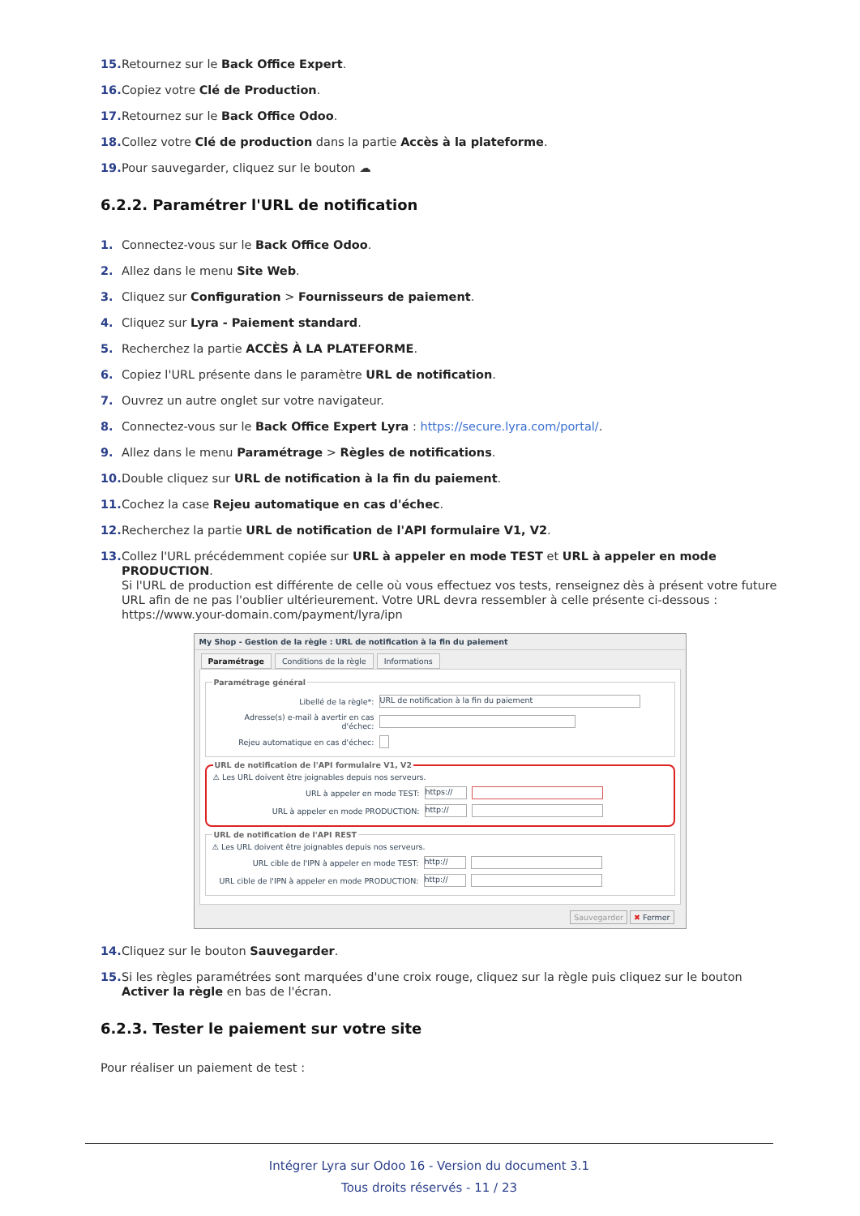15. Retournez sur le Back Office Expert.
16. Copiez votre Clé de Production.
17. Retournez sur le Back Office Odoo.
18. Collez votre Clé de production dans la partie Accès à la plateforme.
19. Pour sauvegarder, cliquez sur le bouton ☁
6.2.2. Paramétrer l'URL de notification
1. Connectez-vous sur le Back Office Odoo.
2. Allez dans le menu Site Web.
3. Cliquez sur Configuration > Fournisseurs de paiement.
4. Cliquez sur Lyra - Paiement standard.
5. Recherchez la partie ACCÈS À LA PLATEFORME.
6. Copiez l'URL présente dans le paramètre URL de notification.
7. Ouvrez un autre onglet sur votre navigateur.
8. Connectez-vous sur le Back Office Expert Lyra : https://secure.lyra.com/portal/.
9. Allez dans le menu Paramétrage > Règles de notifications.
10. Double cliquez sur URL de notification à la fin du paiement.
11. Cochez la case Rejeu automatique en cas d'échec.
12. Recherchez la partie URL de notification de l'API formulaire V1, V2.
13. Collez l'URL précédemment copiée sur URL à appeler en mode TEST et URL à appeler en mode PRODUCTION.
Si l'URL de production est différente de celle où vous effectuez vos tests, renseignez dès à présent votre future URL afin de ne pas l'oublier ultérieurement. Votre URL devra ressembler à celle présente ci-dessous :
https://www.your-domain.com/payment/lyra/ipn
My Shop - Gestion de la règle : URL de notification à la fin du paiement
Paramétrage Conditions de la règle Informations
Paramétrage général
Libellé de la règle*: URL de notification à la fin du paiement
Adresse(s) e-mail à avertir en cas d'échec:
Rejeu automatique en cas d'échec:
URL de notification de l'API formulaire V1, V2
⚠ Les URL doivent être joignables depuis nos serveurs.
URL à appeler en mode TEST: https://
URL à appeler en mode PRODUCTION: http://
URL de notification de l'API REST
⚠ Les URL doivent être joignables depuis nos serveurs.
URL cible de l'IPN à appeler en mode TEST: http://
URL cible de l'IPN à appeler en mode PRODUCTION: http://
Sauvegarder ✖ Fermer
14. Cliquez sur le bouton Sauvegarder.
15. Si les règles paramétrées sont marquées d'une croix rouge, cliquez sur la règle puis cliquez sur le bouton Activer la règle en bas de l'écran.
6.2.3. Tester le paiement sur votre site
Pour réaliser un paiement de test :
Intégrer Lyra sur Odoo 16 - Version du document 3.1
Tous droits réservés - 11 / 23